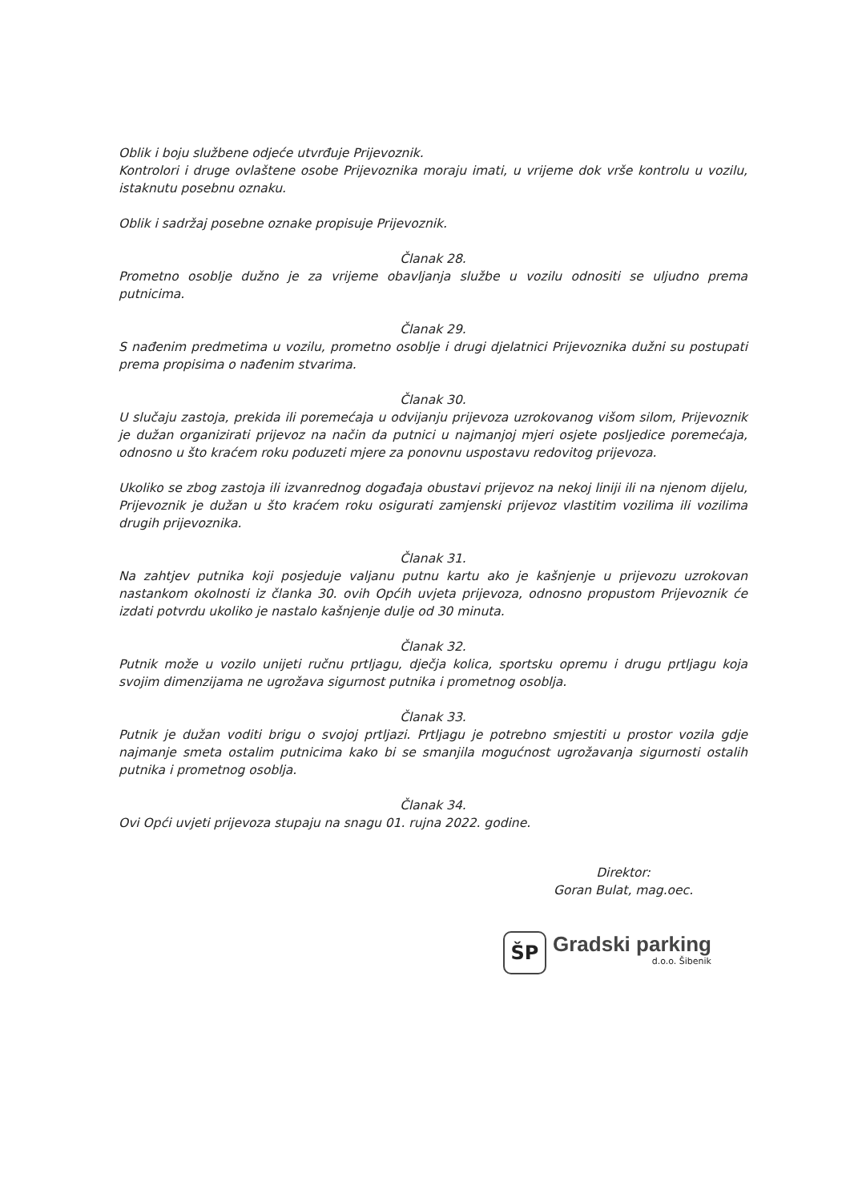Oblik i boju službene odjeće utvrđuje Prijevoznik.
Kontrolori i druge ovlaštene osobe Prijevoznika moraju imati, u vrijeme dok vrše kontrolu u vozilu, istaknutu posebnu oznaku.
Oblik i sadržaj posebne oznake propisuje Prijevoznik.
Članak 28.
Prometno osoblje dužno je za vrijeme obavljanja službe u vozilu odnositi se uljudno prema putnicima.
Članak 29.
S nađenim predmetima u vozilu, prometno osoblje i drugi djelatnici Prijevoznika dužni su postupati prema propisima o nađenim stvarima.
Članak 30.
U slučaju zastoja, prekida ili poremećaja u odvijanju prijevoza uzrokovanog višom silom, Prijevoznik je dužan organizirati prijevoz na način da putnici u najmanjoj mjeri osjete posljedice poremećaja, odnosno u što kraćem roku poduzeti mjere za ponovnu uspostavu redovitog prijevoza.
Ukoliko se zbog zastoja ili izvanrednog događaja obustavi prijevoz na nekoj liniji ili na njenom dijelu, Prijevoznik je dužan u što kraćem roku osigurati zamjenski prijevoz vlastitim vozilima ili vozilima drugih prijevoznika.
Članak 31.
Na zahtjev putnika koji posjeduje valjanu putnu kartu ako je kašnjenje u prijevozu uzrokovan nastankom okolnosti iz članka 30. ovih Općih uvjeta prijevoza, odnosno propustom Prijevoznik će izdati potvrdu ukoliko je nastalo kašnjenje dulje od 30 minuta.
Članak 32.
Putnik može u vozilo unijeti ručnu prtljagu, dječja kolica, sportsku opremu i drugu prtljagu koja svojim dimenzijama ne ugrožava sigurnost putnika i prometnog osoblja.
Članak 33.
Putnik je dužan voditi brigu o svojoj prtljazi. Prtljagu je potrebno smjestiti u prostor vozila gdje najmanje smeta ostalim putnicima kako bi se smanjila mogućnost ugrožavanja sigurnosti ostalih putnika i prometnog osoblja.
Članak 34.
Ovi Opći uvjeti prijevoza stupaju na snagu 01. rujna 2022. godine.
Direktor:
Goran Bulat, mag.oec.
ŠP
Gradski parking
d.o.o. Šibenik